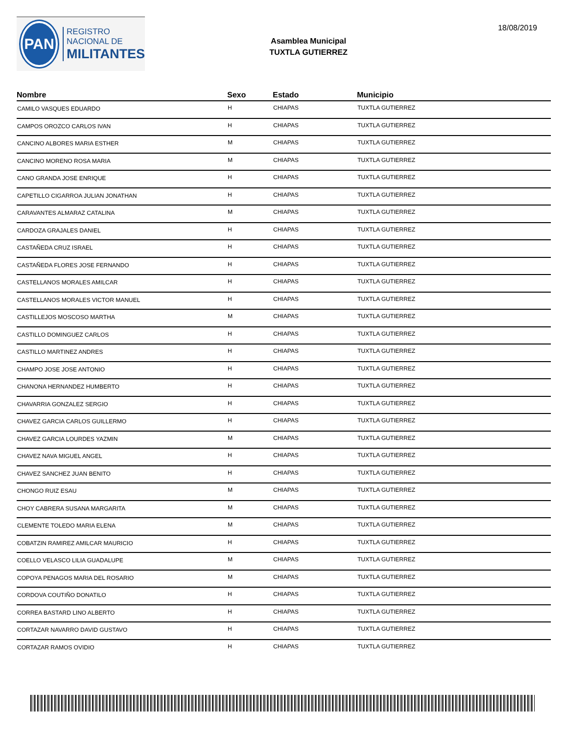PAN
REGISTRO
NACIONAL DE
MILITANTES
Asamblea Municipal
TUXTLA GUTIERREZ
18/08/2019
| Nombre | Sexo | Estado | Municipio |
| --- | --- | --- | --- |
| CAMILO VASQUES EDUARDO | H | CHIAPAS | TUXTLA GUTIERREZ |
| CAMPOS OROZCO CARLOS IVAN | H | CHIAPAS | TUXTLA GUTIERREZ |
| CANCINO ALBORES MARIA ESTHER | M | CHIAPAS | TUXTLA GUTIERREZ |
| CANCINO MORENO ROSA MARIA | M | CHIAPAS | TUXTLA GUTIERREZ |
| CANO GRANDA JOSE ENRIQUE | H | CHIAPAS | TUXTLA GUTIERREZ |
| CAPETILLO CIGARROA JULIAN JONATHAN | H | CHIAPAS | TUXTLA GUTIERREZ |
| CARAVANTES ALMARAZ CATALINA | M | CHIAPAS | TUXTLA GUTIERREZ |
| CARDOZA GRAJALES DANIEL | H | CHIAPAS | TUXTLA GUTIERREZ |
| CASTAÑEDA CRUZ ISRAEL | H | CHIAPAS | TUXTLA GUTIERREZ |
| CASTAÑEDA FLORES JOSE FERNANDO | H | CHIAPAS | TUXTLA GUTIERREZ |
| CASTELLANOS MORALES AMILCAR | H | CHIAPAS | TUXTLA GUTIERREZ |
| CASTELLANOS MORALES VICTOR MANUEL | H | CHIAPAS | TUXTLA GUTIERREZ |
| CASTILLEJOS MOSCOSO MARTHA | M | CHIAPAS | TUXTLA GUTIERREZ |
| CASTILLO DOMINGUEZ CARLOS | H | CHIAPAS | TUXTLA GUTIERREZ |
| CASTILLO MARTINEZ ANDRES | H | CHIAPAS | TUXTLA GUTIERREZ |
| CHAMPO JOSE JOSE ANTONIO | H | CHIAPAS | TUXTLA GUTIERREZ |
| CHANONA HERNANDEZ HUMBERTO | H | CHIAPAS | TUXTLA GUTIERREZ |
| CHAVARRIA GONZALEZ SERGIO | H | CHIAPAS | TUXTLA GUTIERREZ |
| CHAVEZ GARCIA CARLOS GUILLERMO | H | CHIAPAS | TUXTLA GUTIERREZ |
| CHAVEZ GARCIA LOURDES YAZMIN | M | CHIAPAS | TUXTLA GUTIERREZ |
| CHAVEZ NAVA MIGUEL ANGEL | H | CHIAPAS | TUXTLA GUTIERREZ |
| CHAVEZ SANCHEZ JUAN BENITO | H | CHIAPAS | TUXTLA GUTIERREZ |
| CHONGO RUIZ ESAU | M | CHIAPAS | TUXTLA GUTIERREZ |
| CHOY CABRERA SUSANA MARGARITA | M | CHIAPAS | TUXTLA GUTIERREZ |
| CLEMENTE TOLEDO MARIA ELENA | M | CHIAPAS | TUXTLA GUTIERREZ |
| COBATZIN RAMIREZ AMILCAR MAURICIO | H | CHIAPAS | TUXTLA GUTIERREZ |
| COELLO VELASCO LILIA GUADALUPE | M | CHIAPAS | TUXTLA GUTIERREZ |
| COPOYA PENAGOS MARIA DEL ROSARIO | M | CHIAPAS | TUXTLA GUTIERREZ |
| CORDOVA COUTIÑO DONATILO | H | CHIAPAS | TUXTLA GUTIERREZ |
| CORREA BASTARD LINO ALBERTO | H | CHIAPAS | TUXTLA GUTIERREZ |
| CORTAZAR NAVARRO DAVID GUSTAVO | H | CHIAPAS | TUXTLA GUTIERREZ |
| CORTAZAR RAMOS OVIDIO | H | CHIAPAS | TUXTLA GUTIERREZ |